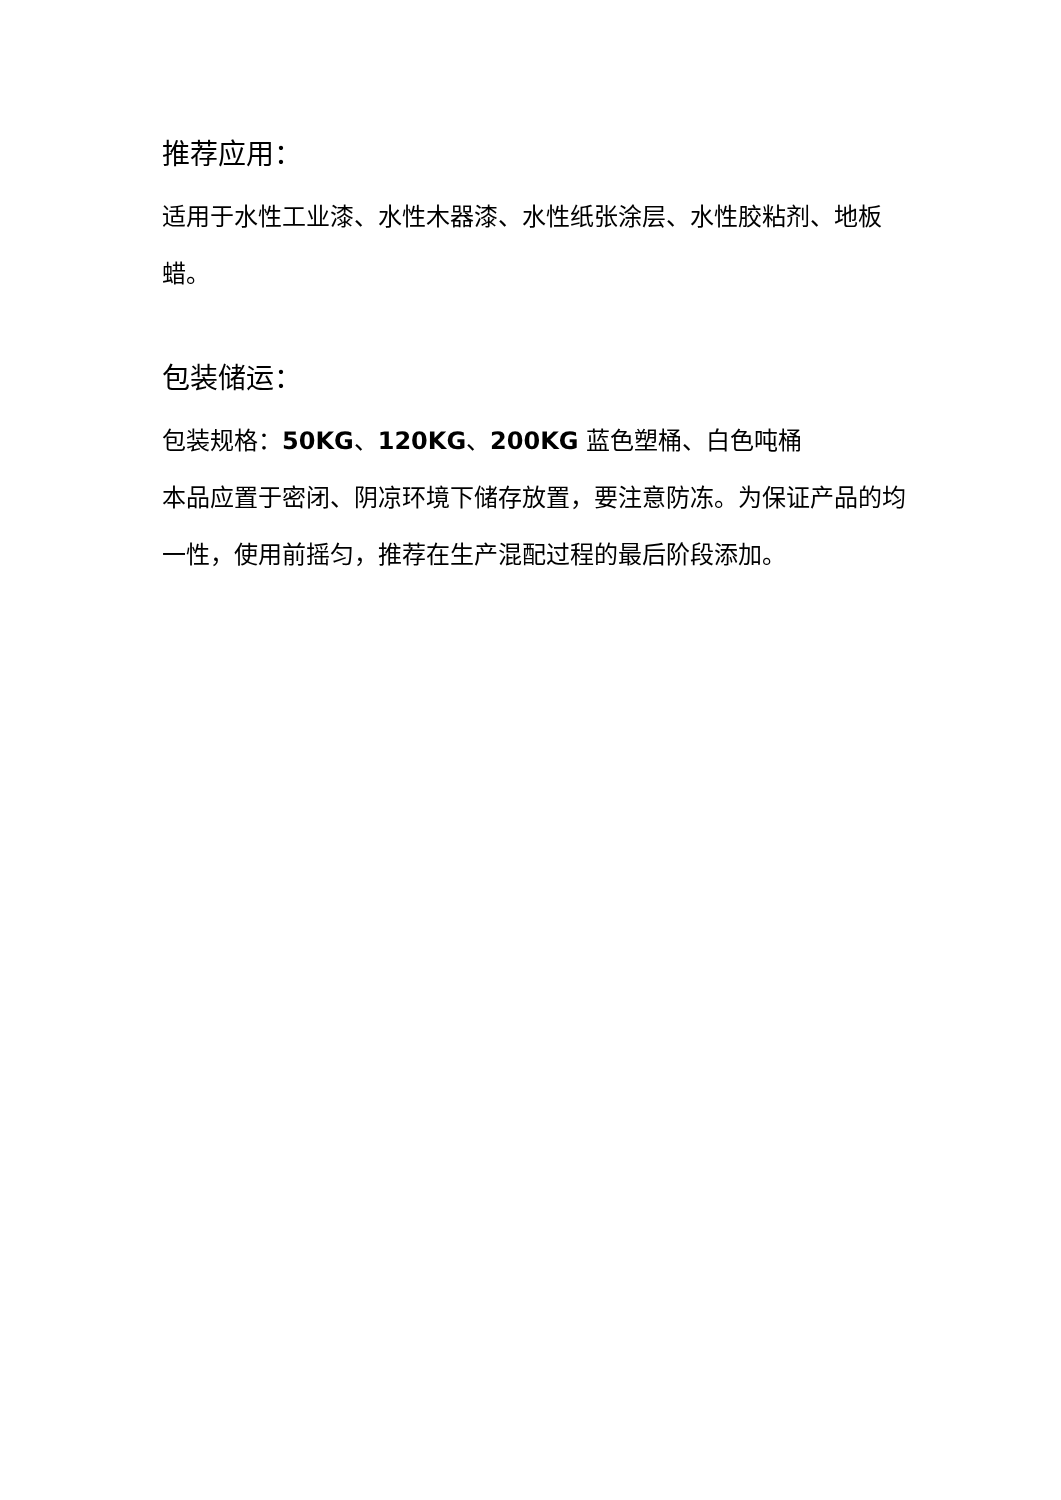推荐应用：
适用于水性工业漆、水性木器漆、水性纸张涂层、水性胶粘剂、地板蜡。
包装储运：
包装规格：50KG、120KG、200KG 蓝色塑桶、白色吨桶
本品应置于密闭、阴凉环境下储存放置，要注意防冻。为保证产品的均一性，使用前摇匀，推荐在生产混配过程的最后阶段添加。